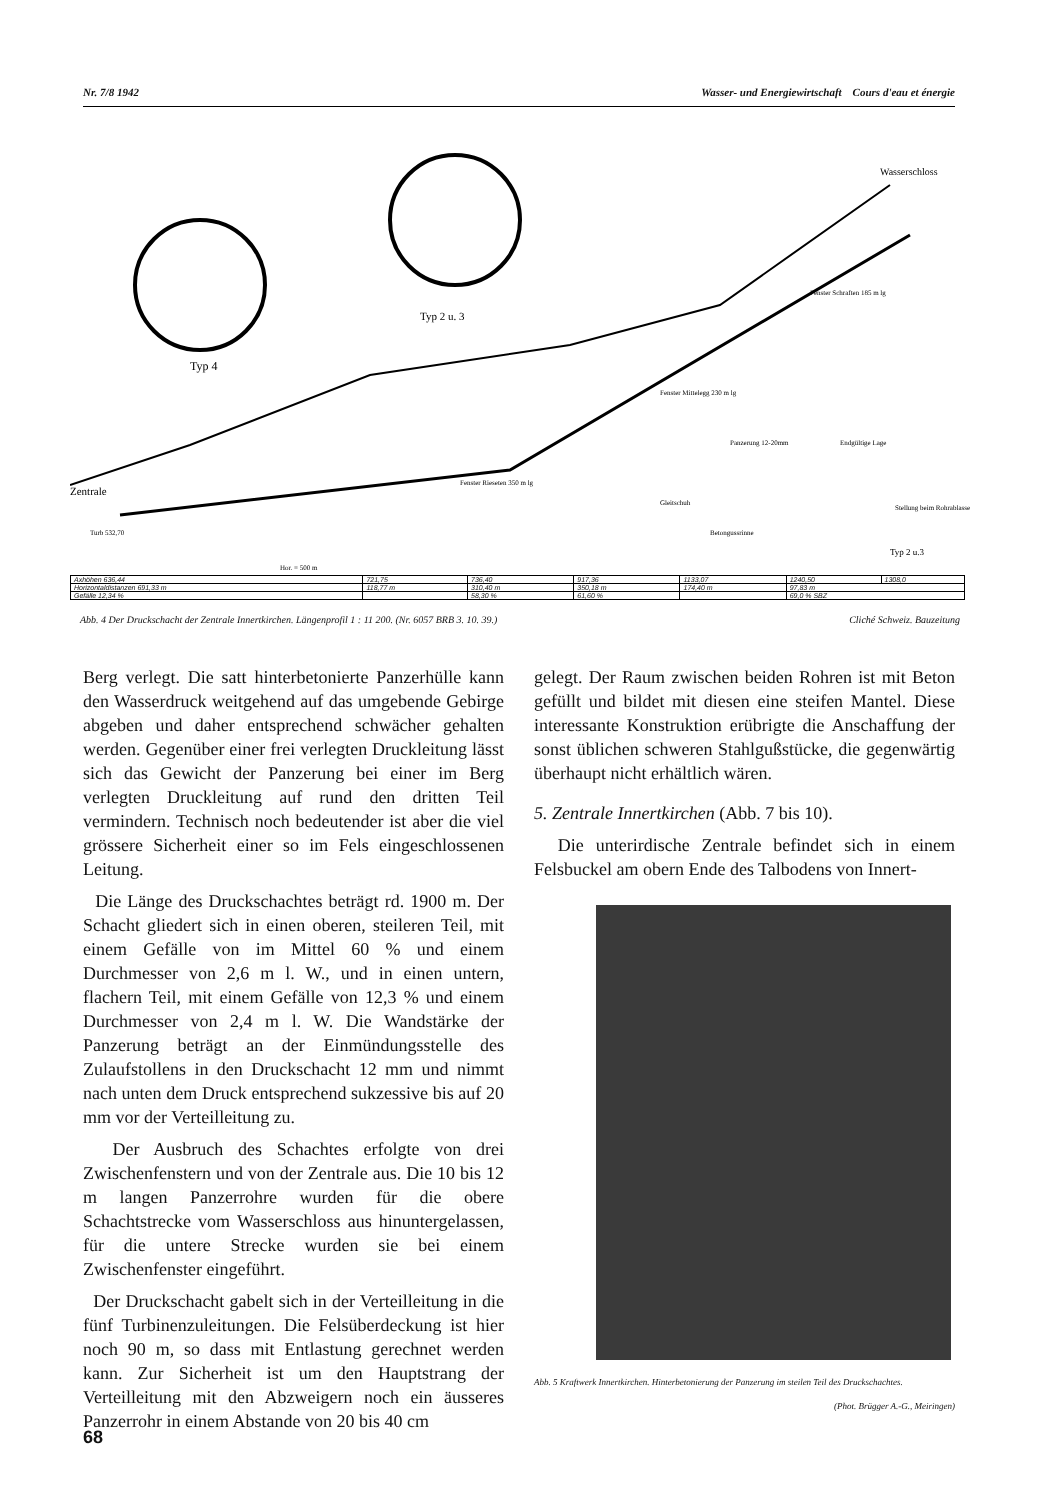Nr. 7/8 1942 Wasser- und Energiewirtschaft Cours d'eau et énergie
Typ 4
Typ 2 u. 3
Wasserschloss
Zentrale
Turb 532,70
Hor. = 500 m
Fenster Rieseten 350 m lg
Fenster Mittelegg 230 m lg
Fenster Schraften 185 m lg
Panzerung 12-20mm
Endgültige Lage
Gleitschuh
Betongussrinne
Stellung beim Rohrablassen
Typ 2 u.3
| Axhöhen 636,44 | 721,75 | 736,40 | 917,36 | 1133,07 | 1240,50 | 1308,0 |
| Horizontaldistanzen 691,33 m | 118,77 m | 310,40 m | 350,18 m | 174,40 m | 97,83 m | |
| Gefälle 12,34 % | | 58,30 % | 61,60 % | | 69,0 % SBZ | |
Abb. 4 Der Druckschacht der Zentrale Innertkirchen. Längenprofil 1 : 11 200. (Nr. 6057 BRB 3. 10. 39.) Cliché Schweiz. Bauzeitung
Berg verlegt. Die satt hinterbetonierte Panzerhülle kann den Wasserdruck weitgehend auf das umgebende Gebirge abgeben und daher entsprechend schwächer gehalten werden. Gegenüber einer frei verlegten Druckleitung lässt sich das Gewicht der Panzerung bei einer im Berg verlegten Druckleitung auf rund den dritten Teil vermindern. Technisch noch bedeutender ist aber die viel grössere Sicherheit einer so im Fels eingeschlossenen Leitung.
Die Länge des Druckschachtes beträgt rd. 1900 m. Der Schacht gliedert sich in einen oberen, steileren Teil, mit einem Gefälle von im Mittel 60 % und einem Durchmesser von 2,6 m l. W., und in einen untern, flachern Teil, mit einem Gefälle von 12,3 % und einem Durchmesser von 2,4 m l. W. Die Wandstärke der Panzerung beträgt an der Einmündungsstelle des Zulaufstollens in den Druckschacht 12 mm und nimmt nach unten dem Druck entsprechend sukzessive bis auf 20 mm vor der Verteilleitung zu.
Der Ausbruch des Schachtes erfolgte von drei Zwischenfenstern und von der Zentrale aus. Die 10 bis 12 m langen Panzerrohre wurden für die obere Schachtstrecke vom Wasserschloss aus hinuntergelassen, für die untere Strecke wurden sie bei einem Zwischenfenster eingeführt.
Der Druckschacht gabelt sich in der Verteilleitung in die fünf Turbinenzuleitungen. Die Felsüberdeckung ist hier noch 90 m, so dass mit Entlastung gerechnet werden kann. Zur Sicherheit ist um den Hauptstrang der Verteilleitung mit den Abzweigern noch ein äusseres Panzerrohr in einem Abstande von 20 bis 40 cm
gelegt. Der Raum zwischen beiden Rohren ist mit Beton gefüllt und bildet mit diesen eine steifen Mantel. Diese interessante Konstruktion erübrigte die Anschaffung der sonst üblichen schweren Stahlgußstücke, die gegenwärtig überhaupt nicht erhältlich wären.
5. Zentrale Innertkirchen (Abb. 7 bis 10).
Die unterirdische Zentrale befindet sich in einem Felsbuckel am obern Ende des Talbodens von Innert-
Abb. 5 Kraftwerk Innertkirchen. Hinterbetonierung der Panzerung im steilen Teil des Druckschachtes.
(Phot. Brügger A.-G., Meiringen)
68